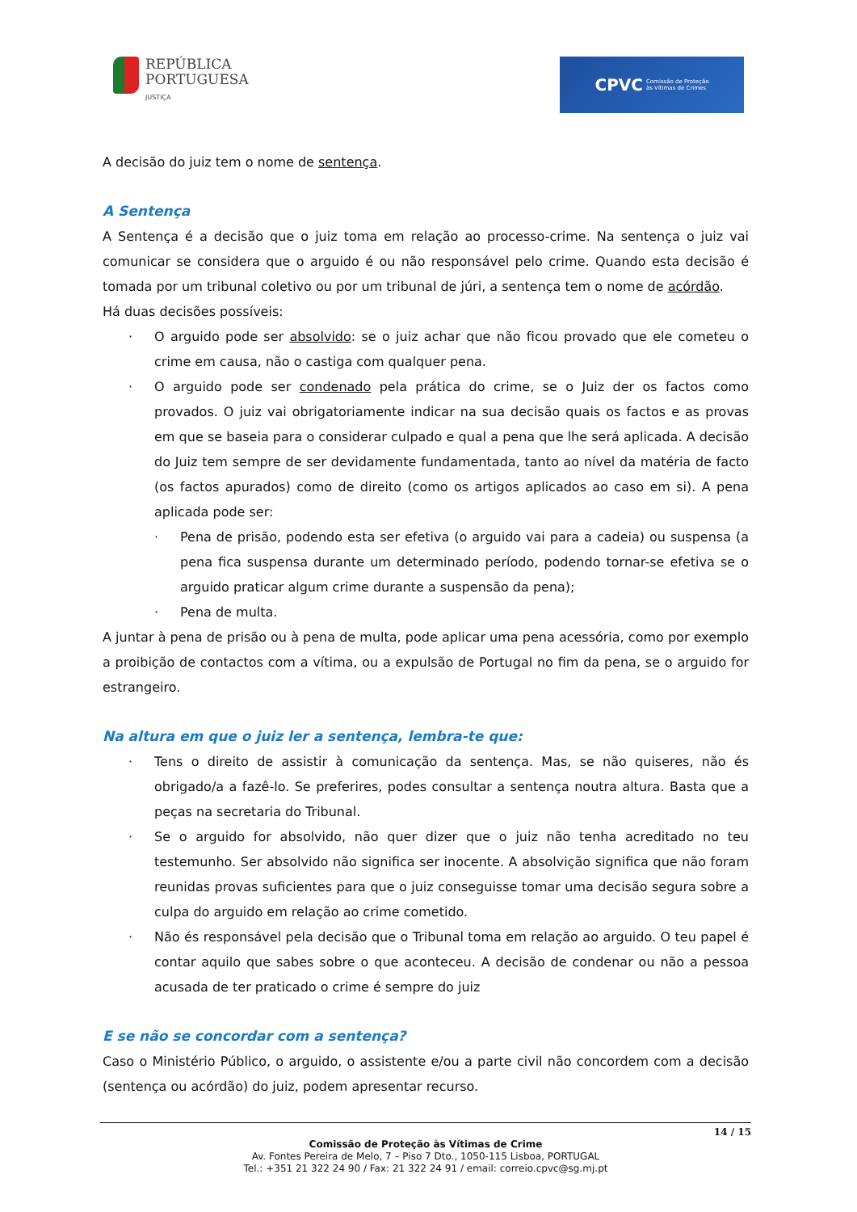REPÚBLICA
PORTUGUESA
JUSTIÇA
CPVC Comissão de Proteção
às Vítimas de Crimes
A decisão do juiz tem o nome de sentença.
A Sentença
A Sentença é a decisão que o juiz toma em relação ao processo-crime. Na sentença o juiz vai comunicar se considera que o arguido é ou não responsável pelo crime. Quando esta decisão é tomada por um tribunal coletivo ou por um tribunal de júri, a sentença tem o nome de acórdão.
Há duas decisões possíveis:
· O arguido pode ser absolvido: se o juiz achar que não ficou provado que ele cometeu o crime em causa, não o castiga com qualquer pena.
· O arguido pode ser condenado pela prática do crime, se o Juiz der os factos como provados. O juiz vai obrigatoriamente indicar na sua decisão quais os factos e as provas em que se baseia para o considerar culpado e qual a pena que lhe será aplicada. A decisão do Juiz tem sempre de ser devidamente fundamentada, tanto ao nível da matéria de facto (os factos apurados) como de direito (como os artigos aplicados ao caso em si). A pena aplicada pode ser:
· Pena de prisão, podendo esta ser efetiva (o arguido vai para a cadeia) ou suspensa (a pena fica suspensa durante um determinado período, podendo tornar-se efetiva se o arguido praticar algum crime durante a suspensão da pena);
· Pena de multa.
A juntar à pena de prisão ou à pena de multa, pode aplicar uma pena acessória, como por exemplo a proibição de contactos com a vítima, ou a expulsão de Portugal no fim da pena, se o arguido for estrangeiro.
Na altura em que o juiz ler a sentença, lembra-te que:
· Tens o direito de assistir à comunicação da sentença. Mas, se não quiseres, não és obrigado/a a fazê-lo. Se preferires, podes consultar a sentença noutra altura. Basta que a peças na secretaria do Tribunal.
· Se o arguido for absolvido, não quer dizer que o juiz não tenha acreditado no teu testemunho. Ser absolvido não significa ser inocente. A absolvição significa que não foram reunidas provas suficientes para que o juiz conseguisse tomar uma decisão segura sobre a culpa do arguido em relação ao crime cometido.
· Não és responsável pela decisão que o Tribunal toma em relação ao arguido. O teu papel é contar aquilo que sabes sobre o que aconteceu. A decisão de condenar ou não a pessoa acusada de ter praticado o crime é sempre do juiz
E se não se concordar com a sentença?
Caso o Ministério Público, o arguido, o assistente e/ou a parte civil não concordem com a decisão (sentença ou acórdão) do juiz, podem apresentar recurso.
14 / 15
Comissão de Proteção às Vítimas de Crime
Av. Fontes Pereira de Melo, 7 – Piso 7 Dto., 1050-115 Lisboa, PORTUGAL
Tel.: +351 21 322 24 90 / Fax: 21 322 24 91 / email: correio.cpvc@sg.mj.pt